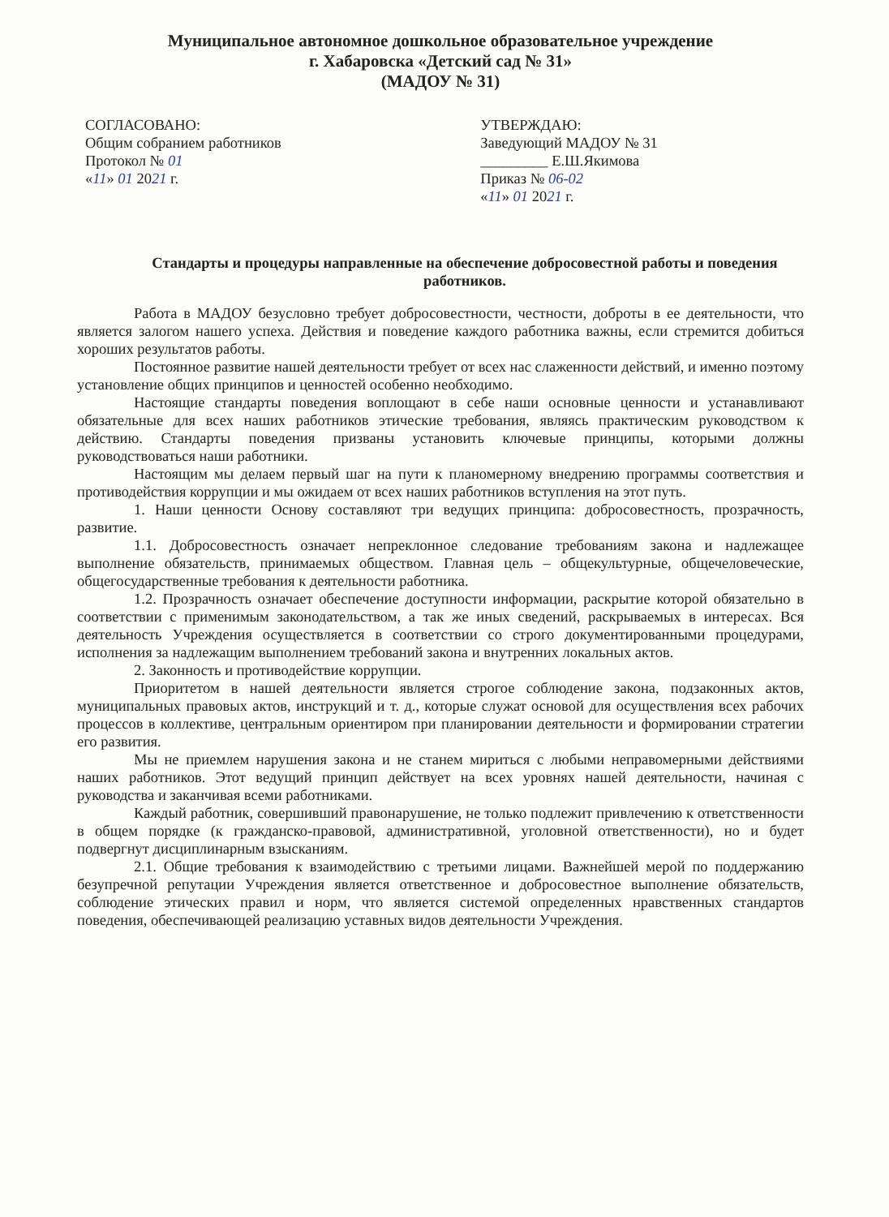Муниципальное автономное дошкольное образовательное учреждение
г. Хабаровска «Детский сад № 31»
(МАДОУ № 31)
СОГЛАСОВАНО:
Общим собранием работников
Протокол № 01
«11» 01 2021 г.
УТВЕРЖДАЮ:
Заведующий МАДОУ № 31
_________ Е.Ш.Якимова
Приказ № 06-02
«11» 01 2021 г.
Стандарты и процедуры направленные на обеспечение добросовестной работы и поведения работников.
Работа в МАДОУ безусловно требует добросовестности, честности, доброты в ее деятельности, что является залогом нашего успеха. Действия и поведение каждого работника важны, если стремится добиться хороших результатов работы.
Постоянное развитие нашей деятельности требует от всех нас слаженности действий, и именно поэтому установление общих принципов и ценностей особенно необходимо.
Настоящие стандарты поведения воплощают в себе наши основные ценности и устанавливают обязательные для всех наших работников этические требования, являясь практическим руководством к действию. Стандарты поведения призваны установить ключевые принципы, которыми должны руководствоваться наши работники.
Настоящим мы делаем первый шаг на пути к планомерному внедрению программы соответствия и противодействия коррупции и мы ожидаем от всех наших работников вступления на этот путь.
1. Наши ценности Основу составляют три ведущих принципа: добросовестность, прозрачность, развитие.
1.1. Добросовестность означает непреклонное следование требованиям закона и надлежащее выполнение обязательств, принимаемых обществом. Главная цель – общекультурные, общечеловеческие, общегосударственные требования к деятельности работника.
1.2. Прозрачность означает обеспечение доступности информации, раскрытие которой обязательно в соответствии с применимым законодательством, а так же иных сведений, раскрываемых в интересах. Вся деятельность Учреждения осуществляется в соответствии со строго документированными процедурами, исполнения за надлежащим выполнением требований закона и внутренних локальных актов.
2. Законность и противодействие коррупции.
Приоритетом в нашей деятельности является строгое соблюдение закона, подзаконных актов, муниципальных правовых актов, инструкций и т. д., которые служат основой для осуществления всех рабочих процессов в коллективе, центральным ориентиром при планировании деятельности и формировании стратегии его развития.
Мы не приемлем нарушения закона и не станем мириться с любыми неправомерными действиями наших работников. Этот ведущий принцип действует на всех уровнях нашей деятельности, начиная с руководства и заканчивая всеми работниками.
Каждый работник, совершивший правонарушение, не только подлежит привлечению к ответственности в общем порядке (к гражданско-правовой, административной, уголовной ответственности), но и будет подвергнут дисциплинарным взысканиям.
2.1. Общие требования к взаимодействию с третьими лицами. Важнейшей мерой по поддержанию безупречной репутации Учреждения является ответственное и добросовестное выполнение обязательств, соблюдение этических правил и норм, что является системой определенных нравственных стандартов поведения, обеспечивающей реализацию уставных видов деятельности Учреждения.